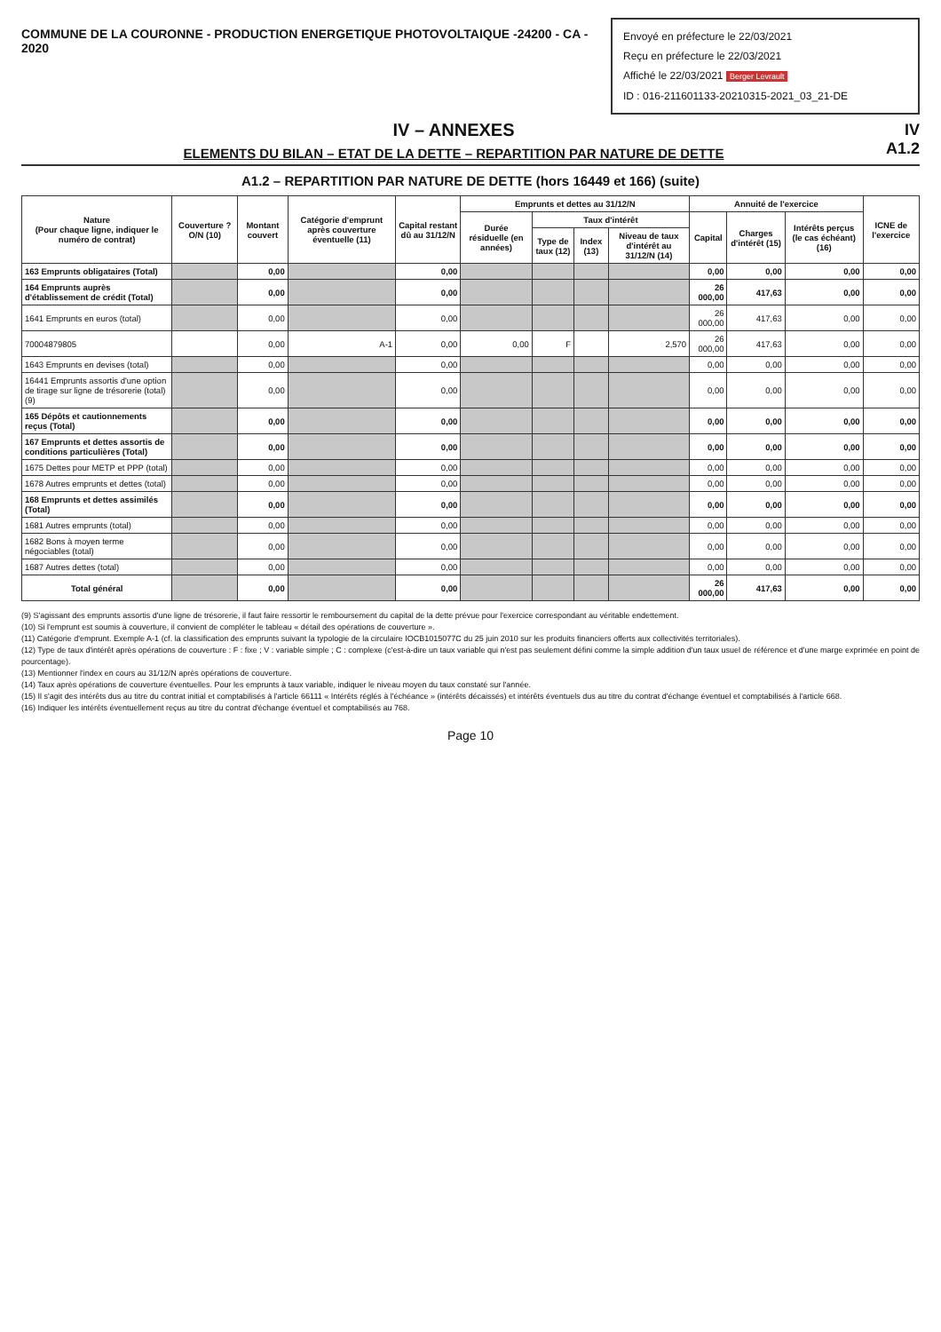Envoyé en préfecture le 22/03/2021
Reçu en préfecture le 22/03/2021
Affiché le 22/03/2021 Berger Levrault
ID : 016-211601133-20210315-2021_03_21-DE
COMMUNE DE LA COURONNE - PRODUCTION ENERGETIQUE PHOTOVOLTAIQUE -24200 - CA - 2020
IV – ANNEXES
ELEMENTS DU BILAN – ETAT DE LA DETTE – REPARTITION PAR NATURE DE DETTE
IV
A1.2
A1.2 – REPARTITION PAR NATURE DE DETTE (hors 16449 et 166) (suite)
| Nature (Pour chaque ligne, indiquer le numéro de contrat) | Couverture ? O/N (10) | Montant couvert | Catégorie d'emprunt après couverture éventuelle (11) | Capital restant dû au 31/12/N | Emprunts et dettes au 31/12/N | | | | Annuité de l'exercice | | | ICNE de l'exercice |
| --- | --- | --- | --- | --- | --- | --- | --- | --- | --- | --- | --- | --- |
| | | | | | Durée résiduelle (en années) | Taux d'intérêt | | | Capital | Charges d'intérêt (15) | Intérêts perçus (le cas échéant) (16) | |
| | | | | | | Type de taux (12) | Index (13) | Niveau de taux d'intérêt au 31/12/N (14) | | | | |
| 163 Emprunts obligataires (Total) | | 0,00 | | 0,00 | | | | | 0,00 | 0,00 | 0,00 | 0,00 |
| 164 Emprunts auprès d'établissement de crédit (Total) | | 0,00 | | 0,00 | | | | | 26 000,00 | 417,63 | 0,00 | 0,00 |
| 1641 Emprunts en euros (total) | | 0,00 | | 0,00 | | | | | 26 000,00 | 417,63 | 0,00 | 0,00 |
| 70004879805 | | 0,00 | A-1 | 0,00 | 0,00 | F | | 2,570 | 26 000,00 | 417,63 | 0,00 | 0,00 |
| 1643 Emprunts en devises (total) | | 0,00 | | 0,00 | | | | | 0,00 | 0,00 | 0,00 | 0,00 |
| 16441 Emprunts assortis d'une option de tirage sur ligne de trésorerie (total) (9) | | 0,00 | | 0,00 | | | | | 0,00 | 0,00 | 0,00 | 0,00 |
| 165 Dépôts et cautionnements reçus (Total) | | 0,00 | | 0,00 | | | | | 0,00 | 0,00 | 0,00 | 0,00 |
| 167 Emprunts et dettes assortis de conditions particulières (Total) | | 0,00 | | 0,00 | | | | | 0,00 | 0,00 | 0,00 | 0,00 |
| 1675 Dettes pour METP et PPP (total) | | 0,00 | | 0,00 | | | | | 0,00 | 0,00 | 0,00 | 0,00 |
| 1678 Autres emprunts et dettes (total) | | 0,00 | | 0,00 | | | | | 0,00 | 0,00 | 0,00 | 0,00 |
| 168 Emprunts et dettes assimilés (Total) | | 0,00 | | 0,00 | | | | | 0,00 | 0,00 | 0,00 | 0,00 |
| 1681 Autres emprunts (total) | | 0,00 | | 0,00 | | | | | 0,00 | 0,00 | 0,00 | 0,00 |
| 1682 Bons à moyen terme négociables (total) | | 0,00 | | 0,00 | | | | | 0,00 | 0,00 | 0,00 | 0,00 |
| 1687 Autres dettes (total) | | 0,00 | | 0,00 | | | | | 0,00 | 0,00 | 0,00 | 0,00 |
| Total général | | 0,00 | | 0,00 | | | | | 26 000,00 | 417,63 | 0,00 | 0,00 |
(9) S'agissant des emprunts assortis d'une ligne de trésorerie, il faut faire ressortir le remboursement du capital de la dette prévue pour l'exercice correspondant au véritable endettement.
(10) Si l'emprunt est soumis à couverture, il convient de compléter le tableau « détail des opérations de couverture ».
(11) Catégorie d'emprunt. Exemple A-1 (cf. la classification des emprunts suivant la typologie de la circulaire IOCB1015077C du 25 juin 2010 sur les produits financiers offerts aux collectivités territoriales).
(12) Type de taux d'intérêt après opérations de couverture : F : fixe ; V : variable simple ; C : complexe (c'est-à-dire un taux variable qui n'est pas seulement défini comme la simple addition d'un taux usuel de référence et d'une marge exprimée en point de pourcentage).
(13) Mentionner l'index en cours au 31/12/N après opérations de couverture.
(14) Taux après opérations de couverture éventuelles. Pour les emprunts à taux variable, indiquer le niveau moyen du taux constaté sur l'année.
(15) Il s'agit des intérêts dus au titre du contrat initial et comptabilisés à l'article 66111 « Intérêts réglés à l'échéance » (intérêts décaissés) et intérêts éventuels dus au titre du contrat d'échange éventuel et comptabilisés à l'article 668.
(16) Indiquer les intérêts éventuellement reçus au titre du contrat d'échange éventuel et comptabilisés au 768.
Page 10